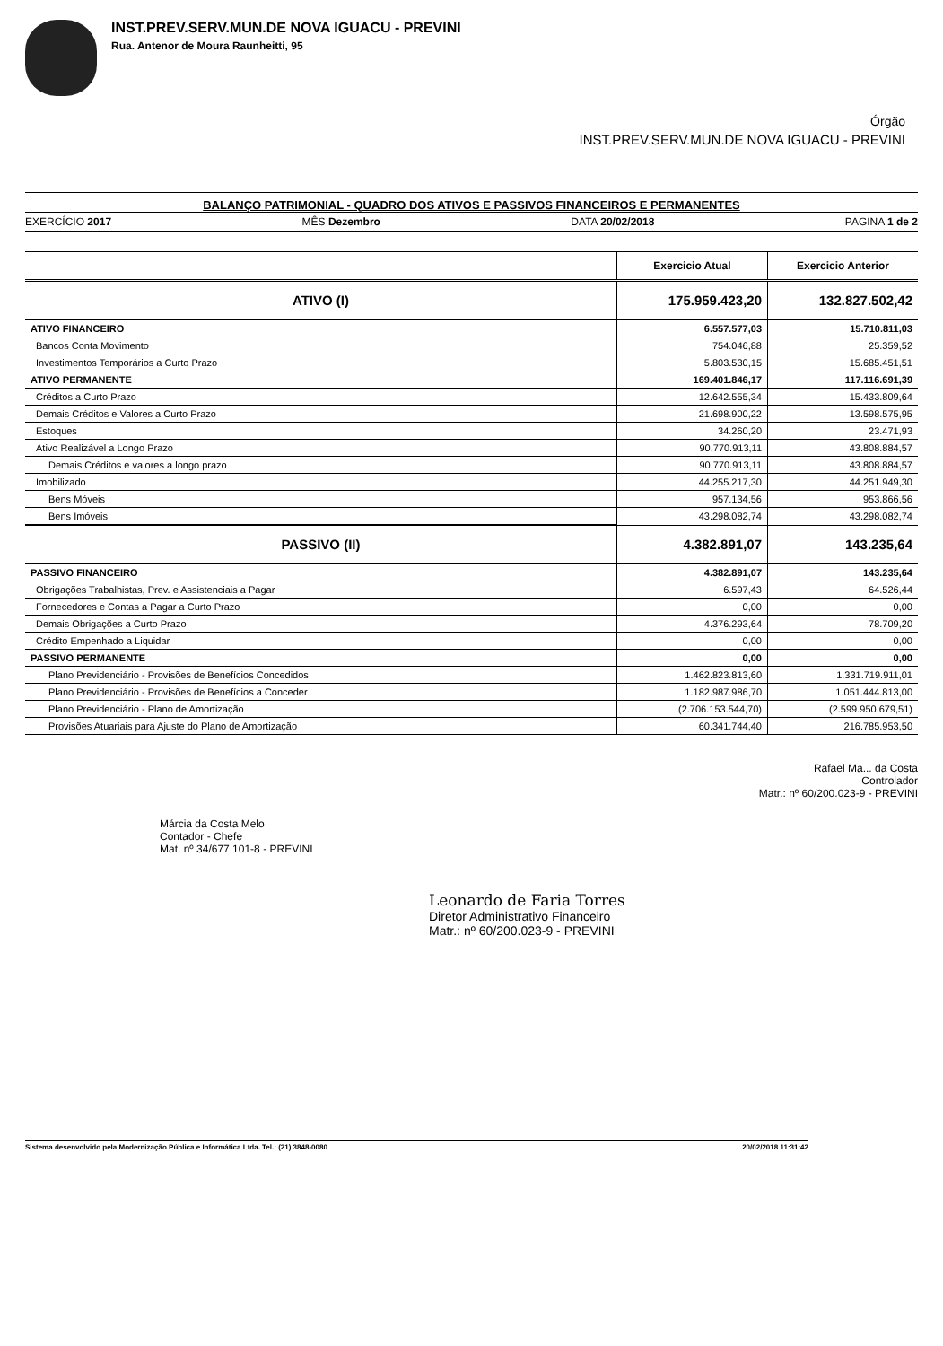INST.PREV.SERV.MUN.DE NOVA IGUACU - PREVINI
Rua. Antenor de Moura Raunheitti, 95
Órgão
INST.PREV.SERV.MUN.DE NOVA IGUACU - PREVINI
BALANÇO PATRIMONIAL - QUADRO DOS ATIVOS E PASSIVOS FINANCEIROS E PERMANENTES
EXERCÍCIO 2017 MÊS Dezembro DATA 20/02/2018 PAGINA 1 de 2
| | Exercicio Atual | Exercicio Anterior |
| ATIVO (I) | 175.959.423,20 | 132.827.502,42 |
| ATIVO FINANCEIRO | 6.557.577,03 | 15.710.811,03 |
| Bancos Conta Movimento | 754.046,88 | 25.359,52 |
| Investimentos Temporários a Curto Prazo | 5.803.530,15 | 15.685.451,51 |
| ATIVO PERMANENTE | 169.401.846,17 | 117.116.691,39 |
| Créditos a Curto Prazo | 12.642.555,34 | 15.433.809,64 |
| Demais Créditos e Valores a Curto Prazo | 21.698.900,22 | 13.598.575,95 |
| Estoques | 34.260,20 | 23.471,93 |
| Ativo Realizável a Longo Prazo | 90.770.913,11 | 43.808.884,57 |
| Demais Créditos e valores a longo prazo | 90.770.913,11 | 43.808.884,57 |
| Imobilizado | 44.255.217,30 | 44.251.949,30 |
| Bens Móveis | 957.134,56 | 953.866,56 |
| Bens Imóveis | 43.298.082,74 | 43.298.082,74 |
| PASSIVO (II) | 4.382.891,07 | 143.235,64 |
| PASSIVO FINANCEIRO | 4.382.891,07 | 143.235,64 |
| Obrigações Trabalhistas, Prev. e Assistenciais a Pagar | 6.597,43 | 64.526,44 |
| Fornecedores e Contas a Pagar a Curto Prazo | 0,00 | 0,00 |
| Demais Obrigações a Curto Prazo | 4.376.293,64 | 78.709,20 |
| Crédito Empenhado a Liquidar | 0,00 | 0,00 |
| PASSIVO PERMANENTE | 0,00 | 0,00 |
| Plano Previdenciário - Provisões de Benefícios Concedidos | 1.462.823.813,60 | 1.331.719.911,01 |
| Plano Previdenciário - Provisões de Benefícios a Conceder | 1.182.987.986,70 | 1.051.444.813,00 |
| Plano Previdenciário - Plano de Amortização | (2.706.153.544,70) | (2.599.950.679,51) |
| Provisões Atuariais para Ajuste do Plano de Amortização | 60.341.744,40 | 216.785.953,50 |
Rafael Ma... da Costa
Controlador
Matr.: nº 60/200.023-9 - PREVINI
Márcia da Costa Melo
Contador - Chefe
Mat. nº 34/677.101-8 - PREVINI
Leonardo de Faria Torres
Diretor Administrativo Financeiro
Matr.: nº 60/200.023-9 - PREVINI
Sistema desenvolvido pela Modernização Pública e Informática Ltda. Tel.: (21) 3848-0080 20/02/2018 11:31:42